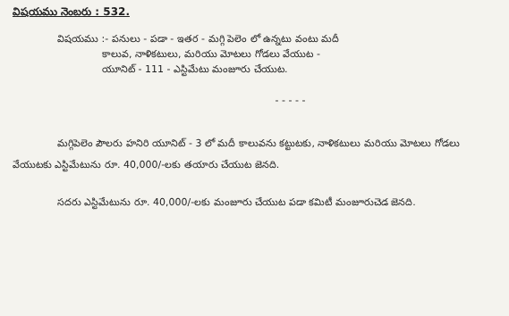విషయము నెంబరు : 532.
విషయము :- పనులు - పడా - ఇతర - మగ్గి పెలెం లో ఉన్నటు వంటు మదీ
కాలువ, నాళికటులు, మరియు మోటలు గోడలు వేయుట -
యూనిట్ - 111 - ఎస్టిమేటు మంజూరు చేయుట.
- - - - -
మగ్గిపెలెం పౌలరు హనిరి యూనిట్ - 3 లో మదీ కాలువను కట్టుటకు, నాళికటులు మరియు మోటలు గోడలు వేయుటకు ఎస్టిమేటును రూ. 40,000/-లకు తయారు చేయుట జెనది.
సదరు ఎస్టిమేటును రూ. 40,000/-లకు మంజూరు చేయుట పడా కమిటీ మంజూరుచెడ జెనది.